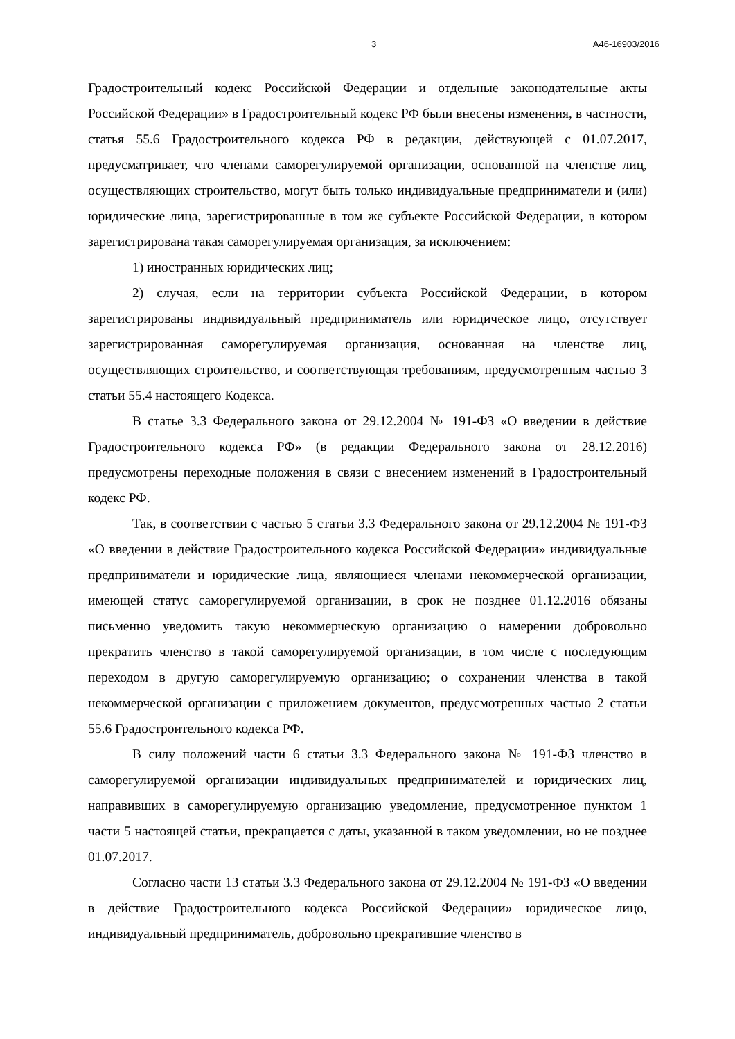3 А46-16903/2016
Градостроительный кодекс Российской Федерации и отдельные законодательные акты Российской Федерации» в Градостроительный кодекс РФ были внесены изменения, в частности, статья 55.6 Градостроительного кодекса РФ в редакции, действующей с 01.07.2017, предусматривает, что членами саморегулируемой организации, основанной на членстве лиц, осуществляющих строительство, могут быть только индивидуальные предприниматели и (или) юридические лица, зарегистрированные в том же субъекте Российской Федерации, в котором зарегистрирована такая саморегулируемая организация, за исключением:
1) иностранных юридических лиц;
2) случая, если на территории субъекта Российской Федерации, в котором зарегистрированы индивидуальный предприниматель или юридическое лицо, отсутствует зарегистрированная саморегулируемая организация, основанная на членстве лиц, осуществляющих строительство, и соответствующая требованиям, предусмотренным частью 3 статьи 55.4 настоящего Кодекса.
В статье 3.3 Федерального закона от 29.12.2004 № 191-ФЗ «О введении в действие Градостроительного кодекса РФ» (в редакции Федерального закона от 28.12.2016) предусмотрены переходные положения в связи с внесением изменений в Градостроительный кодекс РФ.
Так, в соответствии с частью 5 статьи 3.3 Федерального закона от 29.12.2004 № 191-ФЗ «О введении в действие Градостроительного кодекса Российской Федерации» индивидуальные предприниматели и юридические лица, являющиеся членами некоммерческой организации, имеющей статус саморегулируемой организации, в срок не позднее 01.12.2016 обязаны письменно уведомить такую некоммерческую организацию о намерении добровольно прекратить членство в такой саморегулируемой организации, в том числе с последующим переходом в другую саморегулируемую организацию; о сохранении членства в такой некоммерческой организации с приложением документов, предусмотренных частью 2 статьи 55.6 Градостроительного кодекса РФ.
В силу положений части 6 статьи 3.3 Федерального закона № 191-ФЗ членство в саморегулируемой организации индивидуальных предпринимателей и юридических лиц, направивших в саморегулируемую организацию уведомление, предусмотренное пунктом 1 части 5 настоящей статьи, прекращается с даты, указанной в таком уведомлении, но не позднее 01.07.2017.
Согласно части 13 статьи 3.3 Федерального закона от 29.12.2004 № 191-ФЗ «О введении в действие Градостроительного кодекса Российской Федерации» юридическое лицо, индивидуальный предприниматель, добровольно прекратившие членство в